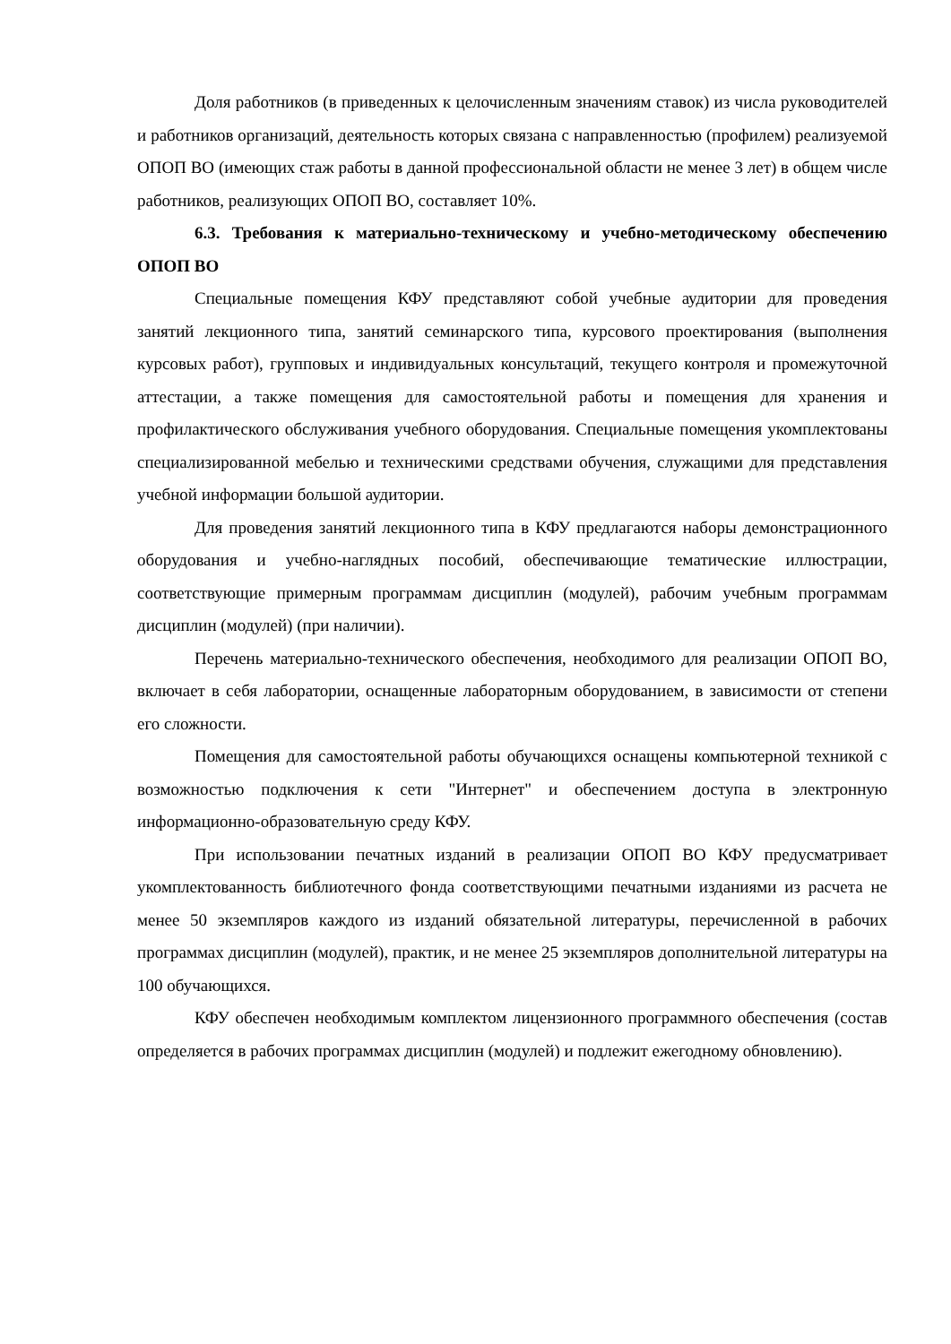Доля работников (в приведенных к целочисленным значениям ставок) из числа руководителей и работников организаций, деятельность которых связана с направленностью (профилем) реализуемой ОПОП ВО (имеющих стаж работы в данной профессиональной области не менее 3 лет) в общем числе работников, реализующих ОПОП ВО, составляет 10%.
6.3. Требования к материально-техническому и учебно-методическому обеспечению ОПОП ВО
Специальные помещения КФУ представляют собой учебные аудитории для проведения занятий лекционного типа, занятий семинарского типа, курсового проектирования (выполнения курсовых работ), групповых и индивидуальных консультаций, текущего контроля и промежуточной аттестации, а также помещения для самостоятельной работы и помещения для хранения и профилактического обслуживания учебного оборудования. Специальные помещения укомплектованы специализированной мебелью и техническими средствами обучения, служащими для представления учебной информации большой аудитории.
Для проведения занятий лекционного типа в КФУ предлагаются наборы демонстрационного оборудования и учебно-наглядных пособий, обеспечивающие тематические иллюстрации, соответствующие примерным программам дисциплин (модулей), рабочим учебным программам дисциплин (модулей) (при наличии).
Перечень материально-технического обеспечения, необходимого для реализации ОПОП ВО, включает в себя лаборатории, оснащенные лабораторным оборудованием, в зависимости от степени его сложности.
Помещения для самостоятельной работы обучающихся оснащены компьютерной техникой с возможностью подключения к сети "Интернет" и обеспечением доступа в электронную информационно-образовательную среду КФУ.
При использовании печатных изданий в реализации ОПОП ВО КФУ предусматривает укомплектованность библиотечного фонда соответствующими печатными изданиями из расчета не менее 50 экземпляров каждого из изданий обязательной литературы, перечисленной в рабочих программах дисциплин (модулей), практик, и не менее 25 экземпляров дополнительной литературы на 100 обучающихся.
КФУ обеспечен необходимым комплектом лицензионного программного обеспечения (состав определяется в рабочих программах дисциплин (модулей) и подлежит ежегодному обновлению).